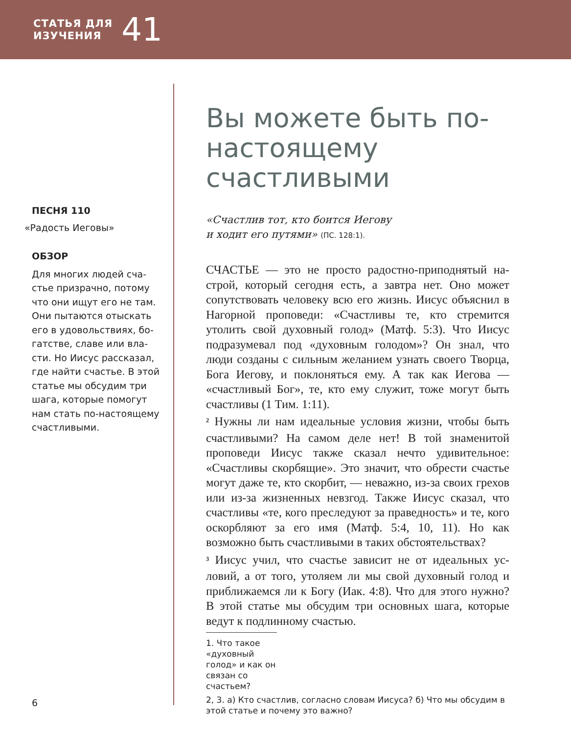СТАТЬЯ ДЛЯ
ИЗУЧЕНИЯ
41
ПЕСНЯ 110
«Радость Иеговы»
ОБЗОР
Для многих людей сча­стье призрачно, потому что они ищут его не там. Они пытаются отыскать его в удовольствиях, бо­гатстве, славе или вла­сти. Но Иисус рассказал, где найти счастье. В этой статье мы обсудим три шага, которые помогут нам стать по-настоящему счастливыми.
Вы можете быть по-настоящему счастливыми
«Счастлив тот, кто боится Иегову
и ходит его путями» (ПС. 128:1).
СЧАСТЬЕ — это не просто радостно-приподнятый на­строй, который сегодня есть, а завтра нет. Оно может сопутствовать человеку всю его жизнь. Иисус объяснил в Нагорной проповеди: «Счастливы те, кто стремится утолить свой духовный голод» (Матф. 5:3). Что Иисус подразумевал под «духовным голодом»? Он знал, что люди созданы с сильным желанием узнать своего Твор­ца, Бога Иегову, и поклоняться ему. А так как Иегова — «счастливый Бог», те, кто ему служит, тоже могут быть счастливы (1 Тим. 1:11).
<sup>2</sup> Нужны ли нам идеальные условия жизни, чтобы быть счастливыми? На самом деле нет! В той знамени­той проповеди Иисус также сказал нечто удивительное: «Счастливы скорбящие». Это значит, что обрести сча­стье могут даже те, кто скорбит, — неважно, из-за сво­их грехов или из-за жизненных невзгод. Также Иисус сказал, что счастливы «те, кого преследуют за правед­ность» и те, кого оскорбляют за его имя (Матф. 5:4, 10, 11). Но как возможно быть счастливыми в таких обсто­ятельствах?
<sup>3</sup> Иисус учил, что счастье зависит не от идеальных ус­ловий, а от того, утоляем ли мы свой духовный голод и приближаемся ли к Богу (Иак. 4:8). Что для этого нуж­но? В этой статье мы обсудим три основных шага, кото­рые ведут к подлинному счастью.
1. Что такое «духовный голод» и как он связан со счастьем?
2, 3. а) Кто счастлив, согласно словам Иисуса? б) Что мы обсудим в этой статье и почему это важно?
6